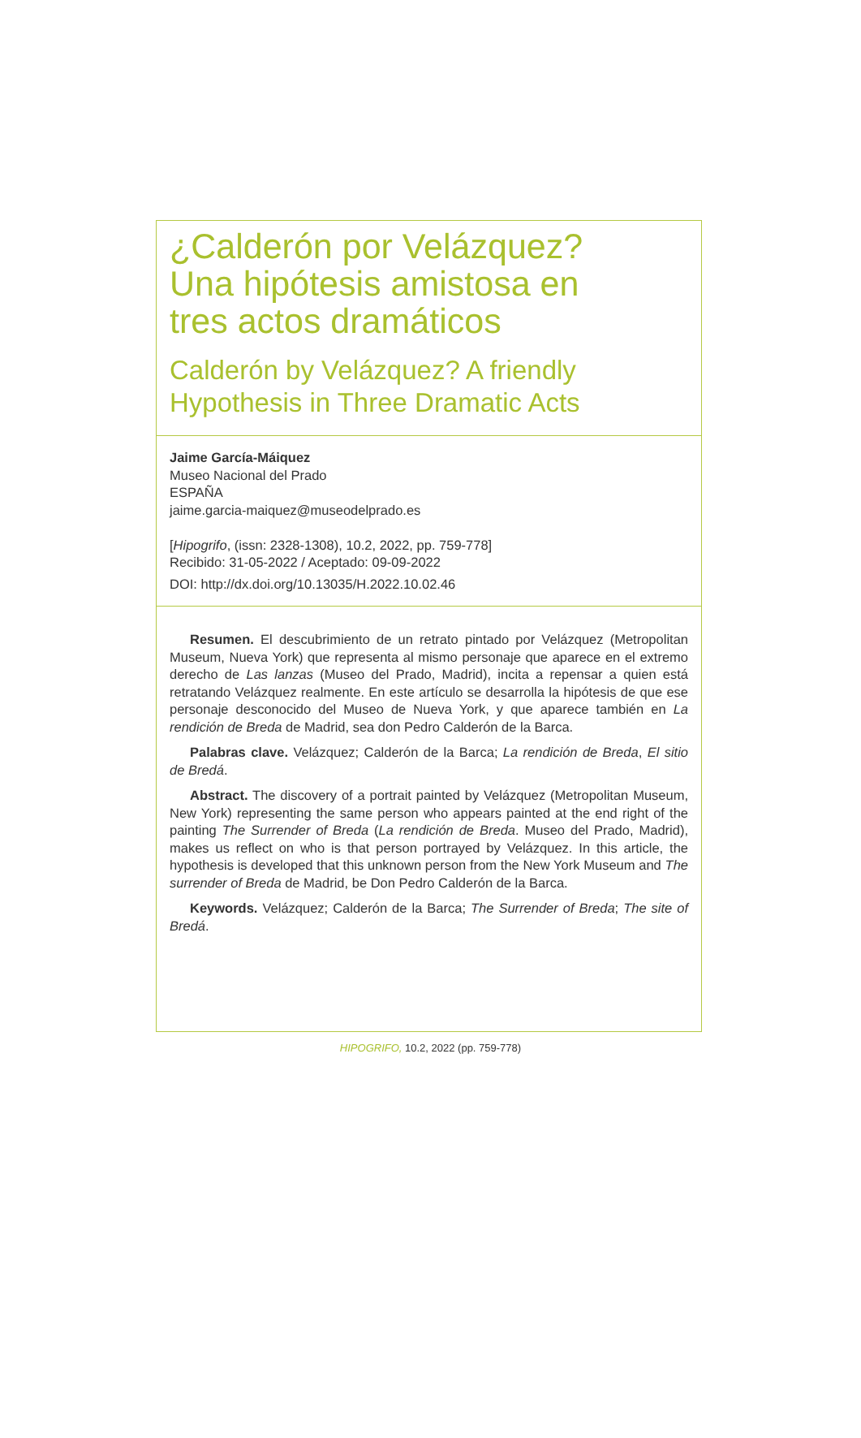¿Calderón por Velázquez?
Una hipótesis amistosa en
tres actos dramáticos
Calderón by Velázquez? A friendly
Hypothesis in Three Dramatic Acts
Jaime García-Máiquez
Museo Nacional del Prado
ESPAÑA
jaime.garcia-maiquez@museodelprado.es
[Hipogrifo, (issn: 2328-1308), 10.2, 2022, pp. 759-778]
Recibido: 31-05-2022 / Aceptado: 09-09-2022
DOI: http://dx.doi.org/10.13035/H.2022.10.02.46
Resumen. El descubrimiento de un retrato pintado por Velázquez (Metropolitan Museum, Nueva York) que representa al mismo personaje que aparece en el extremo derecho de Las lanzas (Museo del Prado, Madrid), incita a repensar a quien está retratando Velázquez realmente. En este artículo se desarrolla la hipótesis de que ese personaje desconocido del Museo de Nueva York, y que aparece también en La rendición de Breda de Madrid, sea don Pedro Calderón de la Barca.
Palabras clave. Velázquez; Calderón de la Barca; La rendición de Breda, El sitio de Bredá.
Abstract. The discovery of a portrait painted by Velázquez (Metropolitan Museum, New York) representing the same person who appears painted at the end right of the painting The Surrender of Breda (La rendición de Breda. Museo del Prado, Madrid), makes us reflect on who is that person portrayed by Velázquez. In this article, the hypothesis is developed that this unknown person from the New York Museum and The surrender of Breda de Madrid, be Don Pedro Calderón de la Barca.
Keywords. Velázquez; Calderón de la Barca; The Surrender of Breda; The site of Bredá.
HIPOGRIFO, 10.2, 2022 (pp. 759-778)